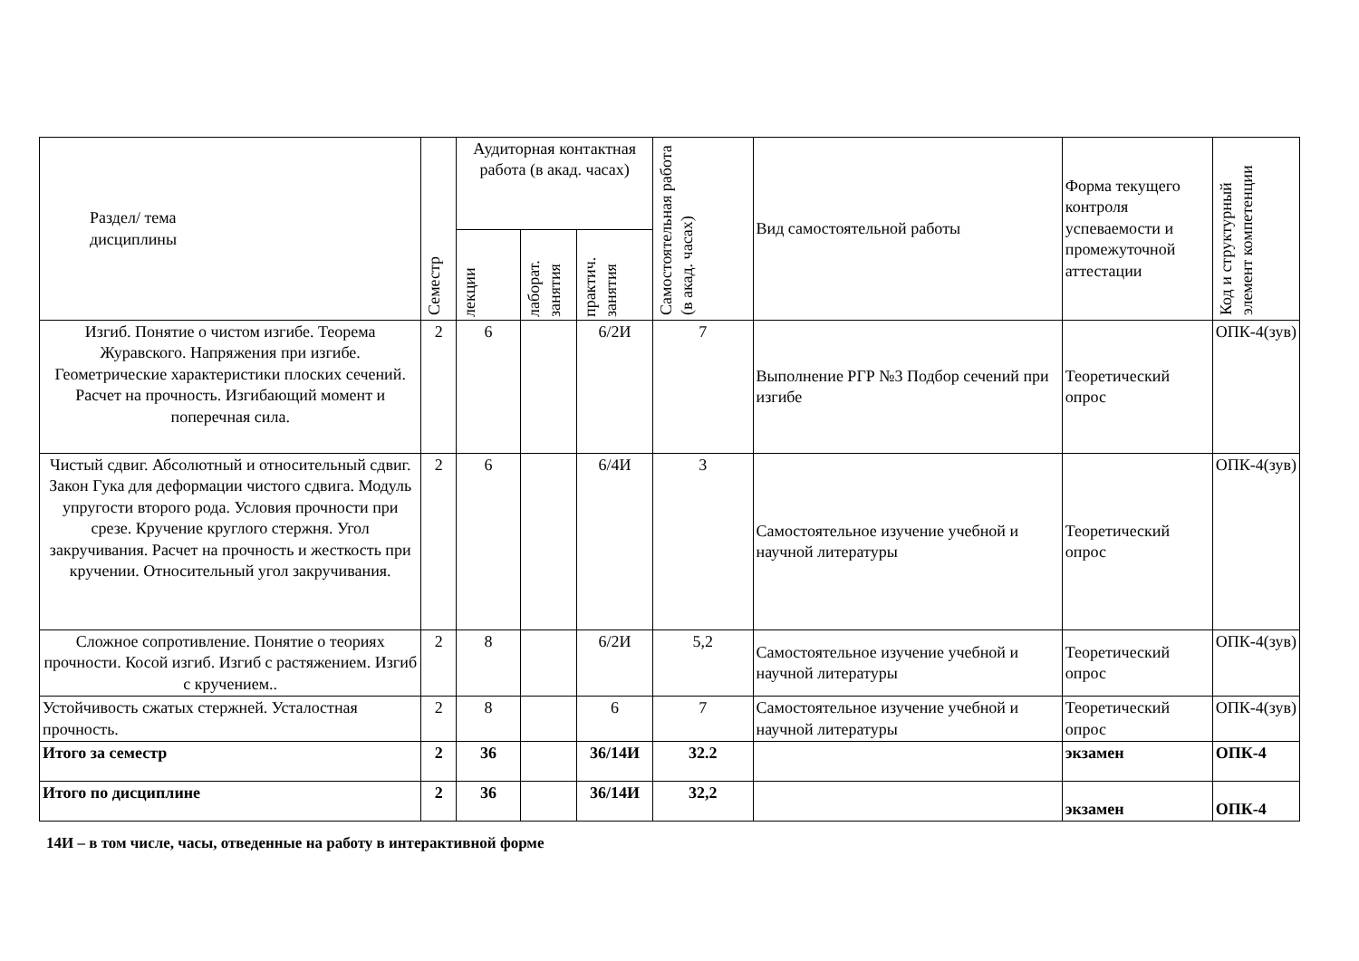| Раздел/ тема дисциплины | Семестр | Аудиторная контактная работа (в акад. часах) | | | Самостоятельная работа (в акад. часах) | Вид самостоятельной работы | Форма текущего контроля успеваемости и промежуточной аттестации | Код и структурный элемент компетенции |
| --- | --- | --- | --- | --- | --- | --- | --- | --- |
| | | лекции | лаборат. занятия | практич. занятия | | | | |
| Изгиб. Понятие о чистом изгибе. Теорема Журавского. Напряжения при изгибе. Геометрические характеристики плоских сечений. Расчет на прочность. Изгибающий момент и поперечная сила. | 2 | 6 | | 6/2И | 7 | Выполнение РГР №3 Подбор сечений при изгибе | Теоретический опрос | ОПК-4(зув) |
| Чистый сдвиг. Абсолютный и относительный сдвиг. Закон Гука для деформации чистого сдвига. Модуль упругости второго рода. Условия прочности при срезе. Кручение круглого стержня. Угол закручивания. Расчет на прочность и жесткость при кручении. Относительный угол закручивания. | 2 | 6 | | 6/4И | 3 | Самостоятельное изучение учебной и научной литературы | Теоретический опрос | ОПК-4(зув) |
| Сложное сопротивление. Понятие о теориях прочности. Косой изгиб. Изгиб с растяжением. Изгиб с кручением.. | 2 | 8 | | 6/2И | 5,2 | Самостоятельное изучение учебной и научной литературы | Теоретический опрос | ОПК-4(зув) |
| Устойчивость сжатых стержней. Усталостная прочность. | 2 | 8 | | 6 | 7 | Самостоятельное изучение учебной и научной литературы | Теоретический опрос | ОПК-4(зув) |
| Итого за семестр | 2 | 36 | | 36/14И | 32.2 | | экзамен | ОПК-4 |
| Итого по дисциплине | 2 | 36 | | 36/14И | 32,2 | | экзамен | ОПК-4 |
14И – в том числе, часы, отведенные на работу в интерактивной форме